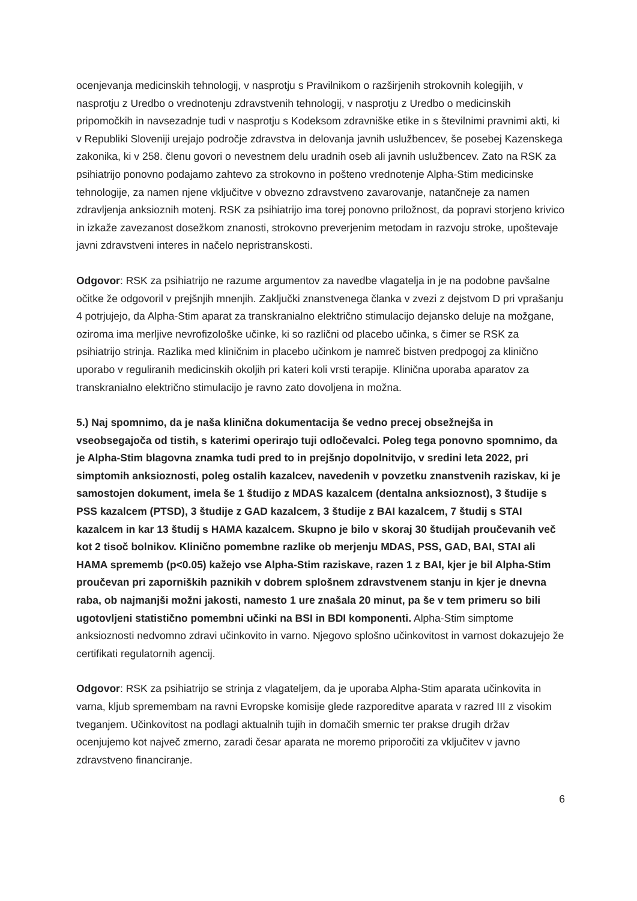ocenjevanja medicinskih tehnologij, v nasprotju s Pravilnikom o razširjenih strokovnih kolegijih, v nasprotju z Uredbo o vrednotenju zdravstvenih tehnologij, v nasprotju z Uredbo o medicinskih pripomočkih in navsezadnje tudi v nasprotju s Kodeksom zdravniške etike in s številnimi pravnimi akti, ki v Republiki Sloveniji urejajo področje zdravstva in delovanja javnih uslužbencev, še posebej Kazenskega zakonika, ki v 258. členu govori o nevestnem delu uradnih oseb ali javnih uslužbencev. Zato na RSK za psihiatrijo ponovno podajamo zahtevo za strokovno in pošteno vrednotenje Alpha-Stim medicinske tehnologije, za namen njene vključitve v obvezno zdravstveno zavarovanje, natančneje za namen zdravljenja anksioznih motenj. RSK za psihiatrijo ima torej ponovno priložnost, da popravi storjeno krivico in izkaže zavezanost dosežkom znanosti, strokovno preverjenim metodam in razvoju stroke, upoštevaje javni zdravstveni interes in načelo nepristranskosti.
Odgovor: RSK za psihiatrijo ne razume argumentov za navedbe vlagatelja in je na podobne pavšalne očitke že odgovoril v prejšnjih mnenjih. Zaključki znanstvenega članka v zvezi z dejstvom D pri vprašanju 4 potrjujejo, da Alpha-Stim aparat za transkranialno električno stimulacijo dejansko deluje na možgane, oziroma ima merljive nevrofizološke učinke, ki so različni od placebo učinka, s čimer se RSK za psihiatrijo strinja. Razlika med kliničnim in placebo učinkom je namreč bistven predpogoj za klinično uporabo v reguliranih medicinskih okoljih pri kateri koli vrsti terapije. Klinična uporaba aparatov za transkranialno električno stimulacijo je ravno zato dovoljena in možna.
5.) Naj spomnimo, da je naša klinična dokumentacija še vedno precej obsežnejša in vseobsegajoča od tistih, s katerimi operirajo tuji odločevalci. Poleg tega ponovno spomnimo, da je Alpha-Stim blagovna znamka tudi pred to in prejšnjo dopolnitvijo, v sredini leta 2022, pri simptomih anksioznosti, poleg ostalih kazalcev, navedenih v povzetku znanstvenih raziskav, ki je samostojen dokument, imela še 1 študijo z MDAS kazalcem (dentalna anksioznost), 3 študije s PSS kazalcem (PTSD), 3 študije z GAD kazalcem, 3 študije z BAI kazalcem, 7 študij s STAI kazalcem in kar 13 študij s HAMA kazalcem. Skupno je bilo v skoraj 30 študijah proučevanih več kot 2 tisoč bolnikov. Klinično pomembne razlike ob merjenju MDAS, PSS, GAD, BAI, STAI ali HAMA sprememb (p<0.05) kažejo vse Alpha-Stim raziskave, razen 1 z BAI, kjer je bil Alpha-Stim proučevan pri zaporniških paznikih v dobrem splošnem zdravstvenem stanju in kjer je dnevna raba, ob najmanjši možni jakosti, namesto 1 ure znašala 20 minut, pa še v tem primeru so bili ugotovljeni statistično pomembni učinki na BSI in BDI komponenti. Alpha-Stim simptome anksioznosti nedvomno zdravi učinkovito in varno. Njegovo splošno učinkovitost in varnost dokazujejo že certifikati regulatornih agencij.
Odgovor: RSK za psihiatrijo se strinja z vlagateljem, da je uporaba Alpha-Stim aparata učinkovita in varna, kljub spremembam na ravni Evropske komisije glede razporeditve aparata v razred III z visokim tveganjem. Učinkovitost na podlagi aktualnih tujih in domačih smernic ter prakse drugih držav ocenjujemo kot največ zmerno, zaradi česar aparata ne moremo priporočiti za vključitev v javno zdravstveno financiranje.
6